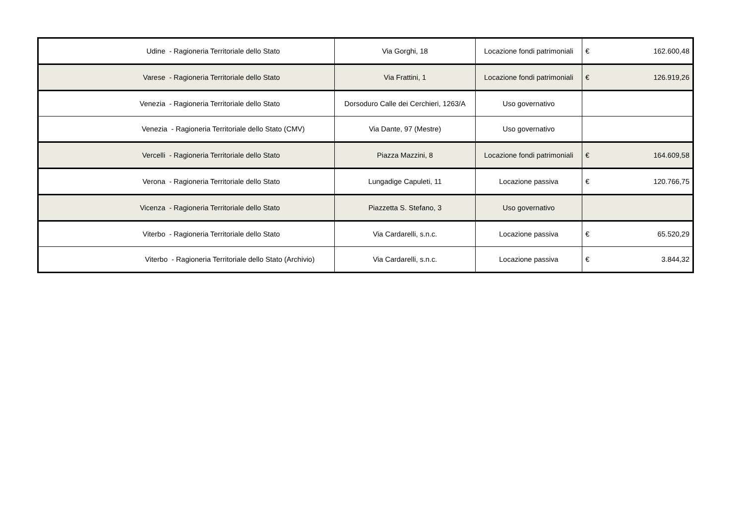| Udine - Ragioneria Territoriale dello Stato | Via Gorghi, 18 | Locazione fondi patrimoniali | € | 162.600,48 |
| Varese - Ragioneria Territoriale dello Stato | Via Frattini, 1 | Locazione fondi patrimoniali | € | 126.919,26 |
| Venezia - Ragioneria Territoriale dello Stato | Dorsoduro Calle dei Cerchieri, 1263/A | Uso governativo | | |
| Venezia - Ragioneria Territoriale dello Stato (CMV) | Via Dante, 97 (Mestre) | Uso governativo | | |
| Vercelli - Ragioneria Territoriale dello Stato | Piazza Mazzini, 8 | Locazione fondi patrimoniali | € | 164.609,58 |
| Verona - Ragioneria Territoriale dello Stato | Lungadige Capuleti, 11 | Locazione passiva | € | 120.766,75 |
| Vicenza - Ragioneria Territoriale dello Stato | Piazzetta S. Stefano, 3 | Uso governativo | | |
| Viterbo - Ragioneria Territoriale dello Stato | Via Cardarelli, s.n.c. | Locazione passiva | € | 65.520,29 |
| Viterbo - Ragioneria Territoriale dello Stato (Archivio) | Via Cardarelli, s.n.c. | Locazione passiva | € | 3.844,32 |